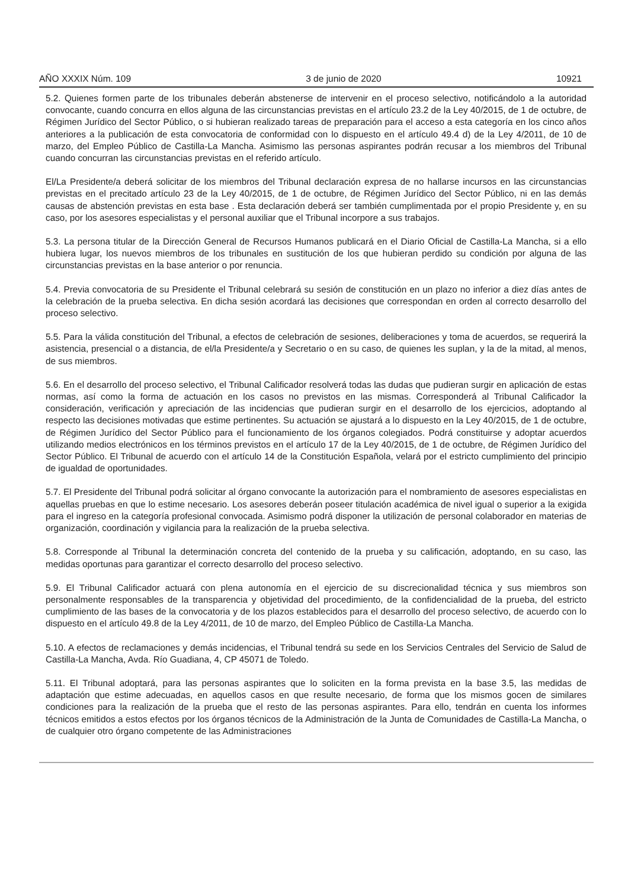AÑO XXXIX Núm. 109 3 de junio de 2020 10921
5.2. Quienes formen parte de los tribunales deberán abstenerse de intervenir en el proceso selectivo, notificándolo a la autoridad convocante, cuando concurra en ellos alguna de las circunstancias previstas en el artículo 23.2 de la Ley 40/2015, de 1 de octubre, de Régimen Jurídico del Sector Público, o si hubieran realizado tareas de preparación para el acceso a esta categoría en los cinco años anteriores a la publicación de esta convocatoria de conformidad con lo dispuesto en el artículo 49.4 d) de la Ley 4/2011, de 10 de marzo, del Empleo Público de Castilla-La Mancha. Asimismo las personas aspirantes podrán recusar a los miembros del Tribunal cuando concurran las circunstancias previstas en el referido artículo.
El/La Presidente/a deberá solicitar de los miembros del Tribunal declaración expresa de no hallarse incursos en las circunstancias previstas en el precitado artículo 23 de la Ley 40/2015, de 1 de octubre, de Régimen Jurídico del Sector Público, ni en las demás causas de abstención previstas en esta base . Esta declaración deberá ser también cumplimentada por el propio Presidente y, en su caso, por los asesores especialistas y el personal auxiliar que el Tribunal incorpore a sus trabajos.
5.3. La persona titular de la Dirección General de Recursos Humanos publicará en el Diario Oficial de Castilla-La Mancha, si a ello hubiera lugar, los nuevos miembros de los tribunales en sustitución de los que hubieran perdido su condición por alguna de las circunstancias previstas en la base anterior o por renuncia.
5.4. Previa convocatoria de su Presidente el Tribunal celebrará su sesión de constitución en un plazo no inferior a diez días antes de la celebración de la prueba selectiva. En dicha sesión acordará las decisiones que correspondan en orden al correcto desarrollo del proceso selectivo.
5.5. Para la válida constitución del Tribunal, a efectos de celebración de sesiones, deliberaciones y toma de acuerdos, se requerirá la asistencia, presencial o a distancia, de el/la Presidente/a y Secretario o en su caso, de quienes les suplan, y la de la mitad, al menos, de sus miembros.
5.6. En el desarrollo del proceso selectivo, el Tribunal Calificador resolverá todas las dudas que pudieran surgir en aplicación de estas normas, así como la forma de actuación en los casos no previstos en las mismas. Corresponderá al Tribunal Calificador la consideración, verificación y apreciación de las incidencias que pudieran surgir en el desarrollo de los ejercicios, adoptando al respecto las decisiones motivadas que estime pertinentes. Su actuación se ajustará a lo dispuesto en la Ley 40/2015, de 1 de octubre, de Régimen Jurídico del Sector Público para el funcionamiento de los órganos colegiados. Podrá constituirse y adoptar acuerdos utilizando medios electrónicos en los términos previstos en el artículo 17 de la Ley 40/2015, de 1 de octubre, de Régimen Jurídico del Sector Público. El Tribunal de acuerdo con el artículo 14 de la Constitución Española, velará por el estricto cumplimiento del principio de igualdad de oportunidades.
5.7. El Presidente del Tribunal podrá solicitar al órgano convocante la autorización para el nombramiento de asesores especialistas en aquellas pruebas en que lo estime necesario. Los asesores deberán poseer titulación académica de nivel igual o superior a la exigida para el ingreso en la categoría profesional convocada. Asimismo podrá disponer la utilización de personal colaborador en materias de organización, coordinación y vigilancia para la realización de la prueba selectiva.
5.8. Corresponde al Tribunal la determinación concreta del contenido de la prueba y su calificación, adoptando, en su caso, las medidas oportunas para garantizar el correcto desarrollo del proceso selectivo.
5.9. El Tribunal Calificador actuará con plena autonomía en el ejercicio de su discrecionalidad técnica y sus miembros son personalmente responsables de la transparencia y objetividad del procedimiento, de la confidencialidad de la prueba, del estricto cumplimiento de las bases de la convocatoria y de los plazos establecidos para el desarrollo del proceso selectivo, de acuerdo con lo dispuesto en el artículo 49.8 de la Ley 4/2011, de 10 de marzo, del Empleo Público de Castilla-La Mancha.
5.10. A efectos de reclamaciones y demás incidencias, el Tribunal tendrá su sede en los Servicios Centrales del Servicio de Salud de Castilla-La Mancha, Avda. Río Guadiana, 4, CP 45071 de Toledo.
5.11. El Tribunal adoptará, para las personas aspirantes que lo soliciten en la forma prevista en la base 3.5, las medidas de adaptación que estime adecuadas, en aquellos casos en que resulte necesario, de forma que los mismos gocen de similares condiciones para la realización de la prueba que el resto de las personas aspirantes. Para ello, tendrán en cuenta los informes técnicos emitidos a estos efectos por los órganos técnicos de la Administración de la Junta de Comunidades de Castilla-La Mancha, o de cualquier otro órgano competente de las Administraciones